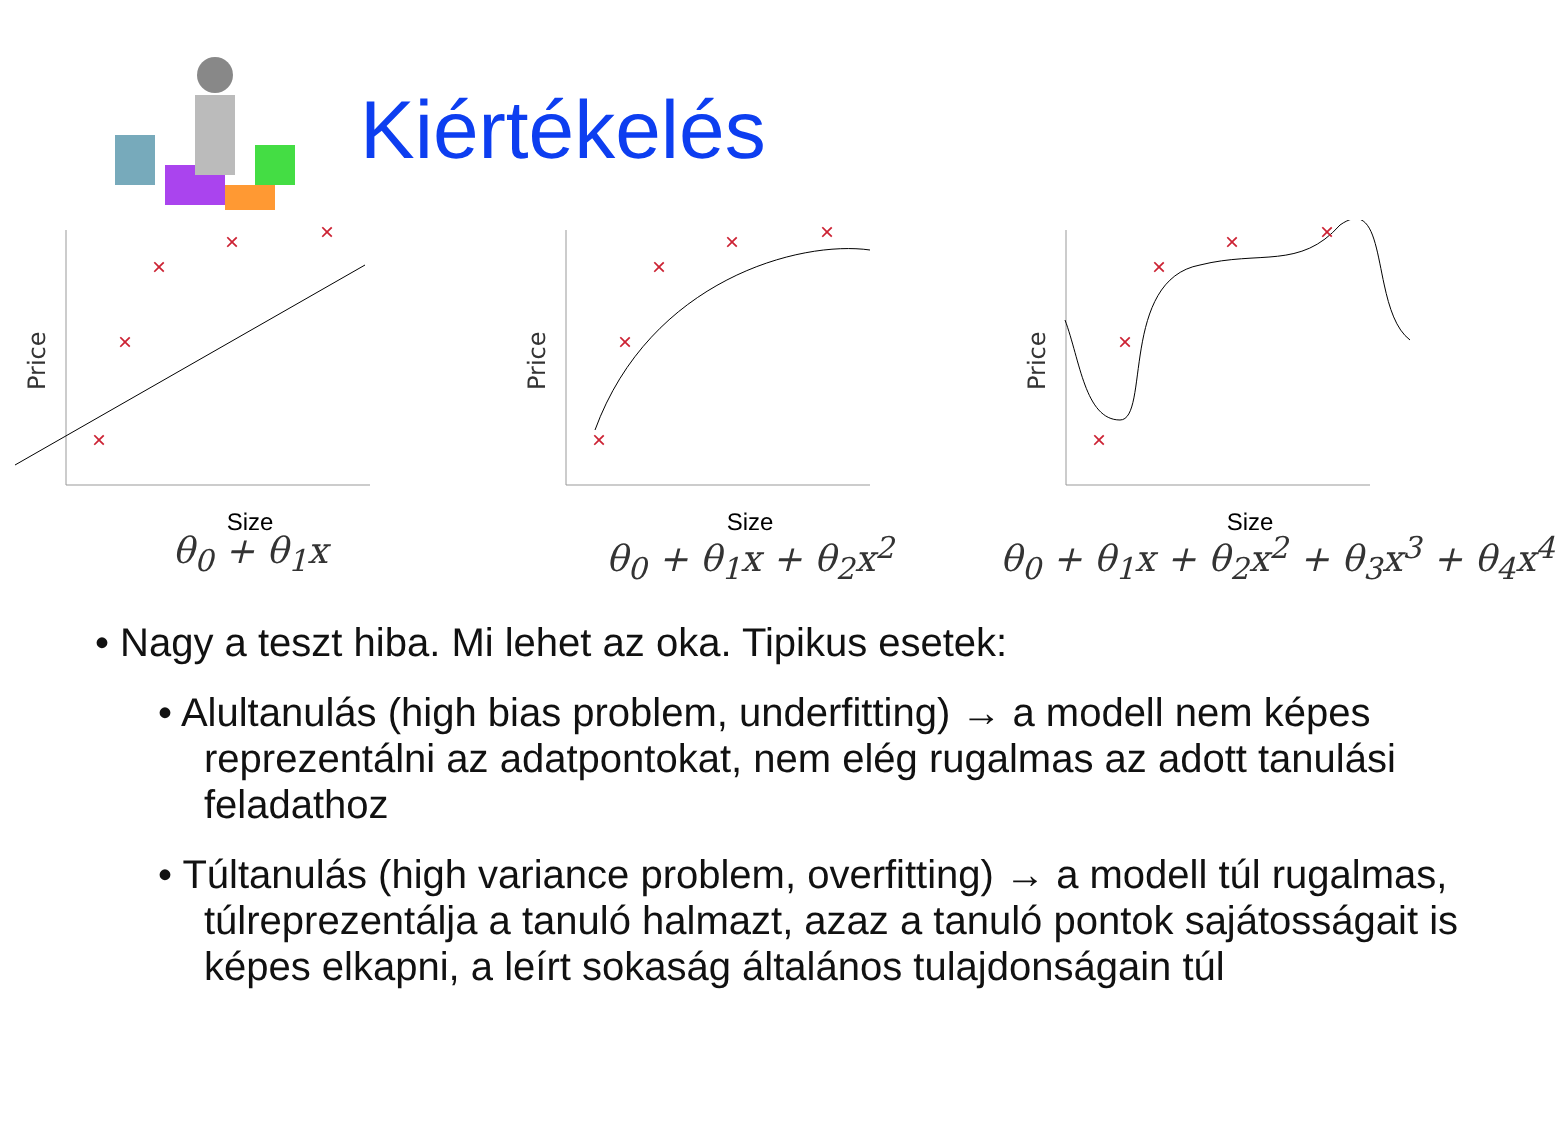Kiértékelés
Price
×
×
×
×
×
Size
θ<sub>0</sub> + θ<sub>1</sub>x
Price
×
×
×
×
×
Size
θ<sub>0</sub> + θ<sub>1</sub>x + θ<sub>2</sub>x<sup>2</sup>
Price
×
×
×
×
×
Size
θ<sub>0</sub> + θ<sub>1</sub>x + θ<sub>2</sub>x<sup>2</sup> + θ<sub>3</sub>x<sup>3</sup> + θ<sub>4</sub>x<sup>4</sup>
• Nagy a teszt hiba. Mi lehet az oka. Tipikus esetek:
• Alultanulás (high bias problem, underfitting) → a modell nem képes reprezentálni az adatpontokat, nem elég rugalmas az adott tanulási feladathoz
• Túltanulás (high variance problem, overfitting) → a modell túl rugalmas, túlreprezentálja a tanuló halmazt, azaz a tanuló pontok sajátosságait is képes elkapni, a leírt sokaság általános tulajdonságain túl